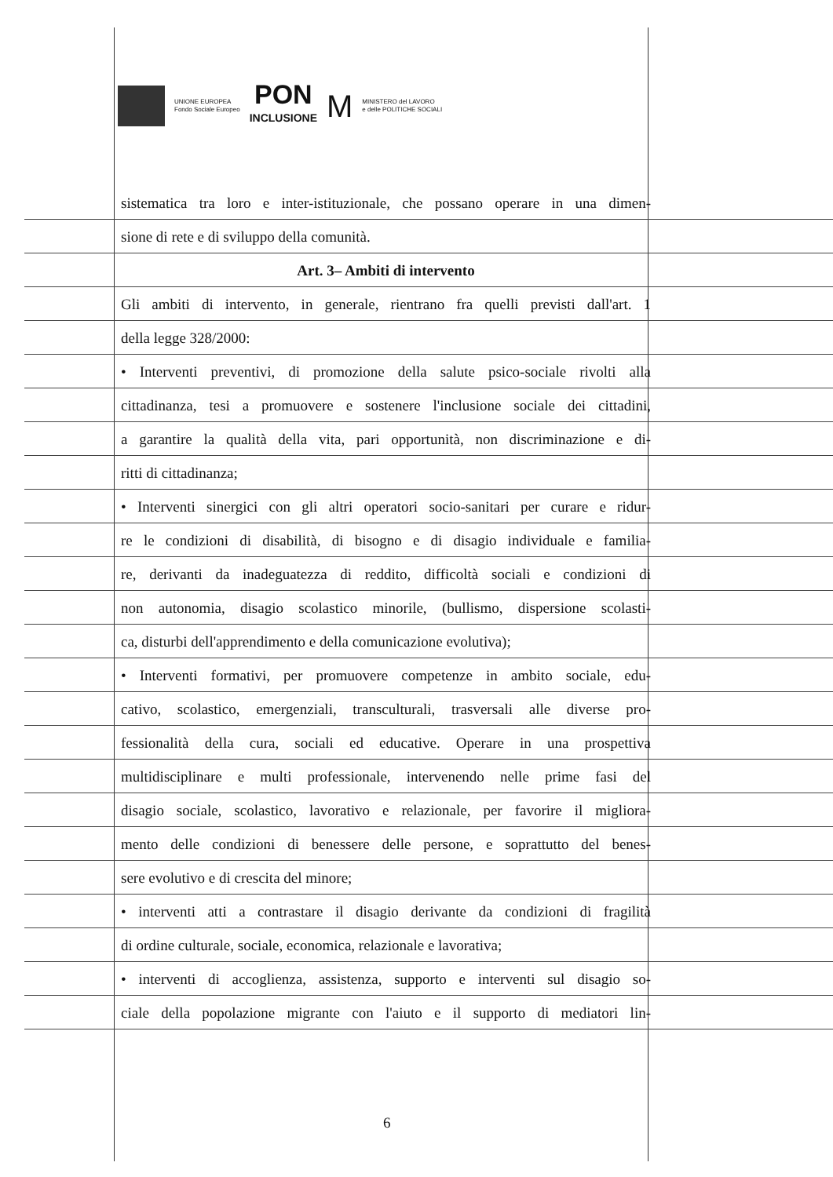UNIONE EUROPEA
Fondo Sociale Europeo
PON
INCLUSIONE
M
MINISTERO del LAVORO
e delle POLITICHE SOCIALI
sistematica tra loro e inter-istituzionale, che possano operare in una dimen-
sione di rete e di sviluppo della comunità.
Art. 3– Ambiti di intervento
Gli ambiti di intervento, in generale, rientrano fra quelli previsti dall'art. 1
della legge 328/2000:
• Interventi preventivi, di promozione della salute psico-sociale rivolti alla
cittadinanza, tesi a promuovere e sostenere l'inclusione sociale dei cittadini,
a garantire la qualità della vita, pari opportunità, non discriminazione e di-
ritti di cittadinanza;
• Interventi sinergici con gli altri operatori socio-sanitari per curare e ridur-
re le condizioni di disabilità, di bisogno e di disagio individuale e familia-
re, derivanti da inadeguatezza di reddito, difficoltà sociali e condizioni di
non autonomia, disagio scolastico minorile, (bullismo, dispersione scolasti-
ca, disturbi dell'apprendimento e della comunicazione evolutiva);
• Interventi formativi, per promuovere competenze in ambito sociale, edu-
cativo, scolastico, emergenziali, transculturali, trasversali alle diverse pro-
fessionalità della cura, sociali ed educative. Operare in una prospettiva
multidisciplinare e multi professionale, intervenendo nelle prime fasi del
disagio sociale, scolastico, lavorativo e relazionale, per favorire il migliora-
mento delle condizioni di benessere delle persone, e soprattutto del benes-
sere evolutivo e di crescita del minore;
• interventi atti a contrastare il disagio derivante da condizioni di fragilità
di ordine culturale, sociale, economica, relazionale e lavorativa;
• interventi di accoglienza, assistenza, supporto e interventi sul disagio so-
ciale della popolazione migrante con l'aiuto e il supporto di mediatori lin-
6